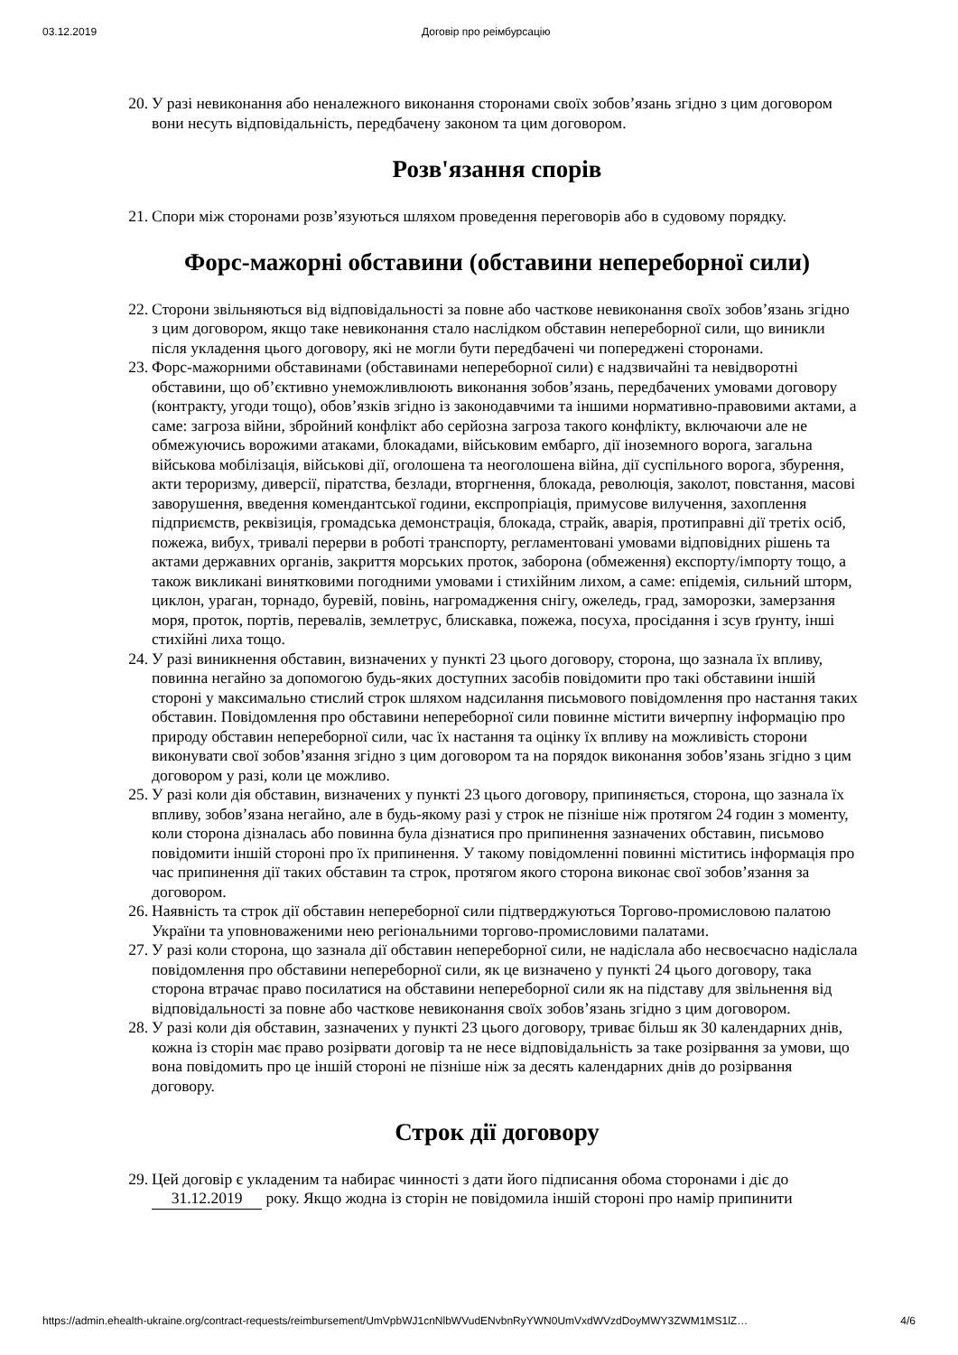03.12.2019 Договір про реімбурсацію
20. У разі невиконання або неналежного виконання сторонами своїх зобов’язань згідно з цим договором вони несуть відповідальність, передбачену законом та цим договором.
Розв'язання спорів
21. Спори між сторонами розв’язуються шляхом проведення переговорів або в судовому порядку.
Форс-мажорні обставини (обставини непереборної сили)
22. Сторони звільняються від відповідальності за повне або часткове невиконання своїх зобов’язань згідно з цим договором, якщо таке невиконання стало наслідком обставин непереборної сили, що виникли після укладення цього договору, які не могли бути передбачені чи попереджені сторонами.
23. Форс-мажорними обставинами (обставинами непереборної сили) є надзвичайні та невідворотні обставини, що об’єктивно унеможливлюють виконання зобов’язань, передбачених умовами договору (контракту, угоди тощо), обов’язків згідно із законодавчими та іншими нормативно-правовими актами, а саме: загроза війни, збройний конфлікт або серйозна загроза такого конфлікту, включаючи але не обмежуючись ворожими атаками, блокадами, військовим ембарго, дії іноземного ворога, загальна військова мобілізація, військові дії, оголошена та неоголошена війна, дії суспільного ворога, збурення, акти тероризму, диверсії, піратства, безлади, вторгнення, блокада, революція, заколот, повстання, масові заворушення, введення комендантської години, експропріація, примусове вилучення, захоплення підприємств, реквізиція, громадська демонстрація, блокада, страйк, аварія, протиправні дії третіх осіб, пожежа, вибух, тривалі перерви в роботі транспорту, регламентовані умовами відповідних рішень та актами державних органів, закриття морських проток, заборона (обмеження) експорту/імпорту тощо, а також викликані винятковими погодними умовами і стихійним лихом, а саме: епідемія, сильний шторм, циклон, ураган, торнадо, буревій, повінь, нагромадження снігу, ожеледь, град, заморозки, замерзання моря, проток, портів, перевалів, землетрус, блискавка, пожежа, посуха, просідання і зсув ґрунту, інші стихійні лиха тощо.
24. У разі виникнення обставин, визначених у пункті 23 цього договору, сторона, що зазнала їх впливу, повинна негайно за допомогою будь-яких доступних засобів повідомити про такі обставини іншій стороні у максимально стислий строк шляхом надсилання письмового повідомлення про настання таких обставин. Повідомлення про обставини непереборної сили повинне містити вичерпну інформацію про природу обставин непереборної сили, час їх настання та оцінку їх впливу на можливість сторони виконувати свої зобов’язання згідно з цим договором та на порядок виконання зобов’язань згідно з цим договором у разі, коли це можливо.
25. У разі коли дія обставин, визначених у пункті 23 цього договору, припиняється, сторона, що зазнала їх впливу, зобов’язана негайно, але в будь-якому разі у строк не пізніше ніж протягом 24 годин з моменту, коли сторона дізналась або повинна була дізнатися про припинення зазначених обставин, письмово повідомити іншій стороні про їх припинення. У такому повідомленні повинні міститись інформація про час припинення дії таких обставин та строк, протягом якого сторона виконає свої зобов’язання за договором.
26. Наявність та строк дії обставин непереборної сили підтверджуються Торгово-промисловою палатою України та уповноваженими нею регіональними торгово-промисловими палатами.
27. У разі коли сторона, що зазнала дії обставин непереборної сили, не надіслала або несвоєчасно надіслала повідомлення про обставини непереборної сили, як це визначено у пункті 24 цього договору, така сторона втрачає право посилатися на обставини непереборної сили як на підставу для звільнення від відповідальності за повне або часткове невиконання своїх зобов’язань згідно з цим договором.
28. У разі коли дія обставин, зазначених у пункті 23 цього договору, триває більш як 30 календарних днів, кожна із сторін має право розірвати договір та не несе відповідальність за таке розірвання за умови, що вона повідомить про це іншій стороні не пізніше ніж за десять календарних днів до розірвання договору.
Строк дії договору
29. Цей договір є укладеним та набирає чинності з дати його підписання обома сторонами і діє до 31.12.2019 року. Якщо жодна із сторін не повідомила іншій стороні про намір припинити
https://admin.ehealth-ukraine.org/contract-requests/reimbursement/UmVpbWJ1cnNlbWVudENvbnRyYWN0UmVxdWVzdDoyMWY3ZWM1MS1lZ… 4/6